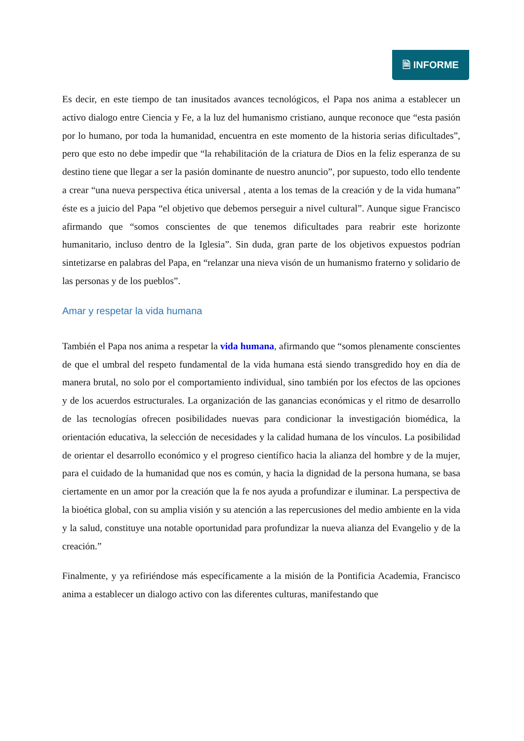🗎 INFORME
Es decir, en este tiempo de tan inusitados avances tecnológicos, el Papa nos anima a establecer un activo dialogo entre Ciencia y Fe, a la luz del humanismo cristiano, aunque reconoce que “esta pasión por lo humano, por toda la humanidad, encuentra en este momento de la historia serias dificultades”, pero que esto no debe impedir que “la rehabilitación de la criatura de Dios en la feliz esperanza de su destino tiene que llegar a ser la pasión dominante de nuestro anuncio”, por supuesto, todo ello tendente a crear “una nueva perspectiva ética universal , atenta a los temas de la creación y de la vida humana” éste es a juicio del Papa “el objetivo que debemos perseguir a nivel cultural”. Aunque sigue Francisco afirmando que “somos conscientes de que tenemos dificultades para reabrir este horizonte humanitario, incluso dentro de la Iglesia”. Sin duda, gran parte de los objetivos expuestos podrían sintetizarse en palabras del Papa, en “relanzar una nieva visón de un humanismo fraterno y solidario de las personas y de los pueblos”.
Amar y respetar la vida humana
También el Papa nos anima a respetar la vida humana, afirmando que “somos plenamente conscientes de que el umbral del respeto fundamental de la vida humana está siendo transgredido hoy en día de manera brutal, no solo por el comportamiento individual, sino también por los efectos de las opciones y de los acuerdos estructurales. La organización de las ganancias económicas y el ritmo de desarrollo de las tecnologías ofrecen posibilidades nuevas para condicionar la investigación biomédica, la orientación educativa, la selección de necesidades y la calidad humana de los vínculos. La posibilidad de orientar el desarrollo económico y el progreso científico hacia la alianza del hombre y de la mujer, para el cuidado de la humanidad que nos es común, y hacia la dignidad de la persona humana, se basa ciertamente en un amor por la creación que la fe nos ayuda a profundizar e iluminar. La perspectiva de la bioética global, con su amplia visión y su atención a las repercusiones del medio ambiente en la vida y la salud, constituye una notable oportunidad para profundizar la nueva alianza del Evangelio y de la creación.”
Finalmente, y ya refiriéndose más específicamente a la misión de la Pontificia Academia, Francisco anima a establecer un dialogo activo con las diferentes culturas, manifestando que